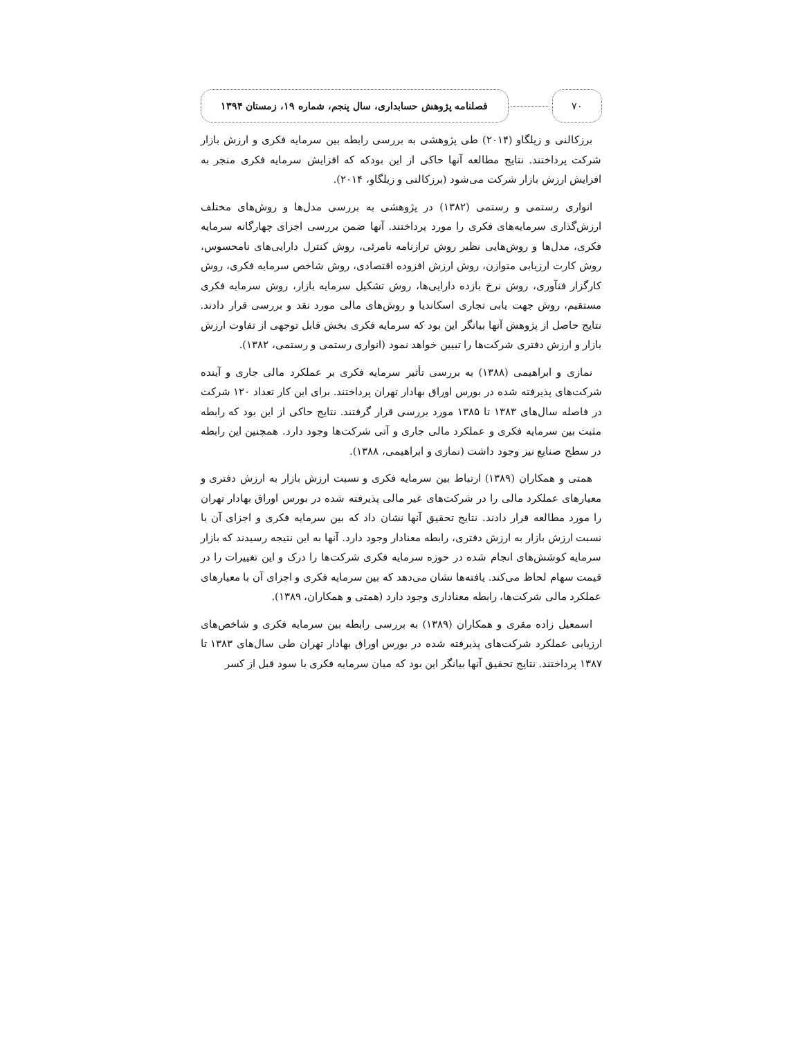۷۰
فصلنامه پژوهش حسابداری، سال پنجم، شماره ۱۹، زمستان ۱۳۹۴
برزکالنی و زیلگاو (۲۰۱۴) طی پژوهشی به بررسی رابطه بین سرمایه فکری و ارزش بازار شرکت پرداختند. نتایج مطالعه آنها حاکی از این بودکه که افزایش سرمایه فکری منجر به افزایش ارزش بازار شرکت می‌شود (برزکالنی و زیلگاو، ۲۰۱۴).
انواری رستمی و رستمی (۱۳۸۲) در پژوهشی به بررسی مدل‌ها و روش‌های مختلف ارزش‌گذاری سرمایه‌های فکری را مورد پرداختند. آنها ضمن بررسی اجزای چهارگانه سرمایه فکری، مدل‌ها و روش‌هایی نظیر روش ترازنامه نامرئی، روش کنترل دارایی‌های نامحسوس، روش کارت ارزیابی متوازن، روش ارزش افزوده اقتصادی، روش شاخص سرمایه فکری، روش کارگزار فنآوری، روش نرخ بازده دارایی‌ها، روش تشکیل سرمایه بازار، روش سرمایه فکری مستقیم، روش جهت یابی تجاری اسکاندیا و روش‌های مالی مورد نقد و بررسی قرار دادند. نتایج حاصل از پژوهش آنها بیانگر این بود که سرمایه فکری بخش قابل توجهی از تفاوت ارزش بازار و ارزش دفتری شرکت‌ها را تبیین خواهد نمود (انواری رستمی و رستمی، ۱۳۸۲).
نمازی و ابراهیمی (۱۳۸۸) به بررسی تأثیر سرمایه فکری بر عملکرد مالی جاری و آینده شرکت‌های پذیرفته شده در بورس اوراق بهادار تهران پرداختند. برای این کار تعداد ۱۲۰ شرکت در فاصله سال‌های ۱۳۸۳ تا ۱۳۸۵ مورد بررسی قرار گرفتند. نتایج حاکی از این بود که رابطه مثبت بین سرمایه فکری و عملکرد مالی جاری و آتی شرکت‌ها وجود دارد. همچنین این رابطه در سطح صنایع نیز وجود داشت (نمازی و ابراهیمی، ۱۳۸۸).
همتی و همکاران (۱۳۸۹) ارتباط بین سرمایه فکری و نسبت ارزش بازار به ارزش دفتری و معیارهای عملکرد مالی را در شرکت‌های غیر مالی پذیرفته شده در بورس اوراق بهادار تهران را مورد مطالعه قرار دادند. نتایج تحقیق آنها نشان داد که بین سرمایه فکری و اجزای آن با نسبت ارزش بازار به ارزش دفتری، رابطه معنادار وجود دارد. آنها به این نتیجه رسیدند که بازار سرمایه کوشش‌های انجام شده در حوزه سرمایه فکری شرکت‌ها را درک و این تغییرات را در قیمت سهام لحاظ می‌کند. یافته‌ها نشان می‌دهد که بین سرمایه فکری و اجزای آن با معیارهای عملکرد مالی شرکت‌ها، رابطه معناداری وجود دارد (همتی و همکاران، ۱۳۸۹).
اسمعیل زاده مقری و همکاران (۱۳۸۹) به بررسی رابطه بین سرمایه فکری و شاخص‌های ارزیابی عملکرد شرکت‌های پذیرفته شده در بورس اوراق بهادار تهران طی سال‌های ۱۳۸۳ تا ۱۳۸۷ پرداختند. نتایج تحقیق آنها بیانگر این بود که میان سرمایه فکری با سود قبل از کسر